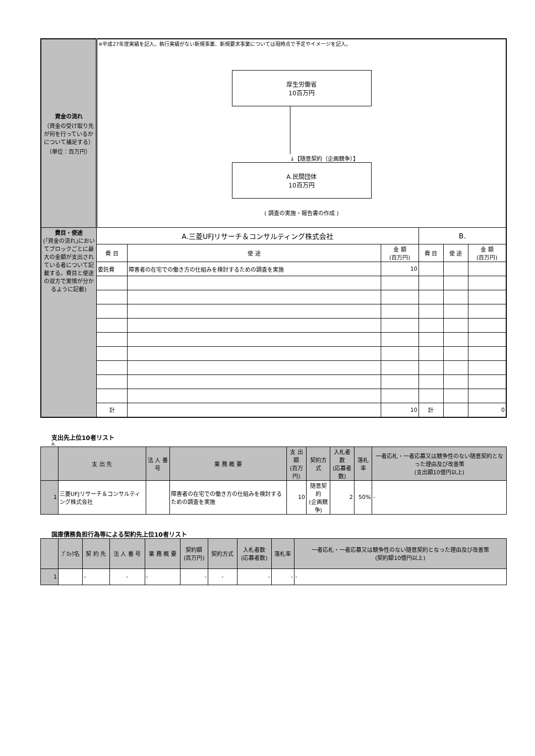| 資金の流れ （資金の受け取り先が何を行っているかについて補足する） （単位：百万円） | ※平成27年度実績を記入。執行実績がない新規事業、新規要求事業については現時点で予定やイメージを記入。 厚生労働省 10百万円 ↓【随意契約（企画競争）】 A.民間団体 10百万円 ( 調査の実施・報告書の作成 ) | | | | | |
| 費目・使途 (｢資金の流れ｣においてブロックごとに最大の金額が支出されている者について記載する。費目と使途の双方で実情が分かるように記載) | A.三菱UFJリサーチ＆コンサルティング株式会社 | | | B. | | |
| | 費 目 | 使 途 | 金 額 (百万円) | 費 目 | 使 途 | 金 額 (百万円) |
| | 委託費 | 障害者の在宅での働き方の仕組みを検討するための調査を実施 | 10 | | | |
| | 計 | | 10 | 計 | | 0 |
支出先上位10者リスト
A.
| | 支 出 先 | 法 人 番 号 | 業 務 概 要 | 支 出 額 (百万円) | 契約方式 | 入札者数 (応募者数) | 落札率 | 一者応札・一者応募又は競争性のない随意契約となった理由及び改善策 (支出額10億円以上) |
| 1 | 三菱UFJリサーチ＆コンサルティング株式会社 | | 障害者の在宅での働き方の仕組みを検討するための調査を実施 | 10 | 随意契約 (企画競争) | 2 | 50% | - |
国庫債務負担行為等による契約先上位10者リスト
| | ﾌﾞﾛｯｸ名 | 契 約 先 | 法 人 番 号 | 業 務 概 要 | 契約額 (百万円) | 契約方式 | 入札者数 (応募者数) | 落札率 | 一者応札・一者応募又は競争性のない随意契約となった理由及び改善策 (契約額10億円以上) |
| 1 | | - | - | - | - | - | - | - | - |